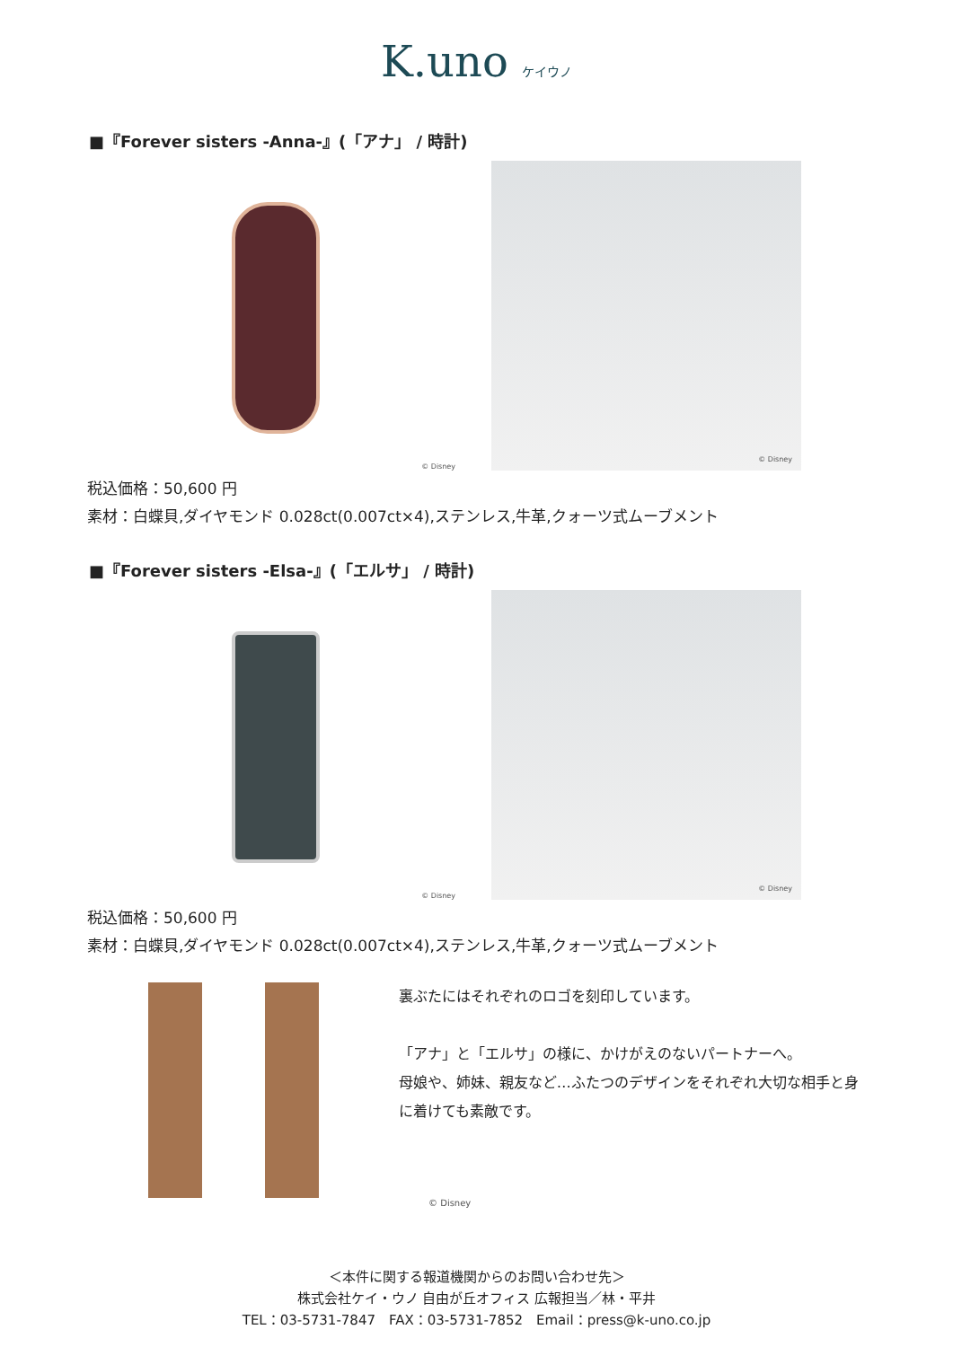K.uno ケイウノ
■『Forever sisters -Anna-』(「アナ」 / 時計)
© Disney
© Disney
税込価格：50,600 円
素材：白蝶貝,ダイヤモンド 0.028ct(0.007ct×4),ステンレス,牛革,クォーツ式ムーブメント
■『Forever sisters -Elsa-』(「エルサ」 / 時計)
© Disney
© Disney
税込価格：50,600 円
素材：白蝶貝,ダイヤモンド 0.028ct(0.007ct×4),ステンレス,牛革,クォーツ式ムーブメント
裏ぶたにはそれぞれのロゴを刻印しています。
「アナ」と「エルサ」の様に、かけがえのないパートナーへ。
母娘や、姉妹、親友など…ふたつのデザインをそれぞれ大切な相手と身に着けても素敵です。
© Disney
＜本件に関する報道機関からのお問い合わせ先＞
株式会社ケイ・ウノ 自由が丘オフィス 広報担当／林・平井
TEL：03-5731-7847　FAX：03-5731-7852　Email：press@k-uno.co.jp